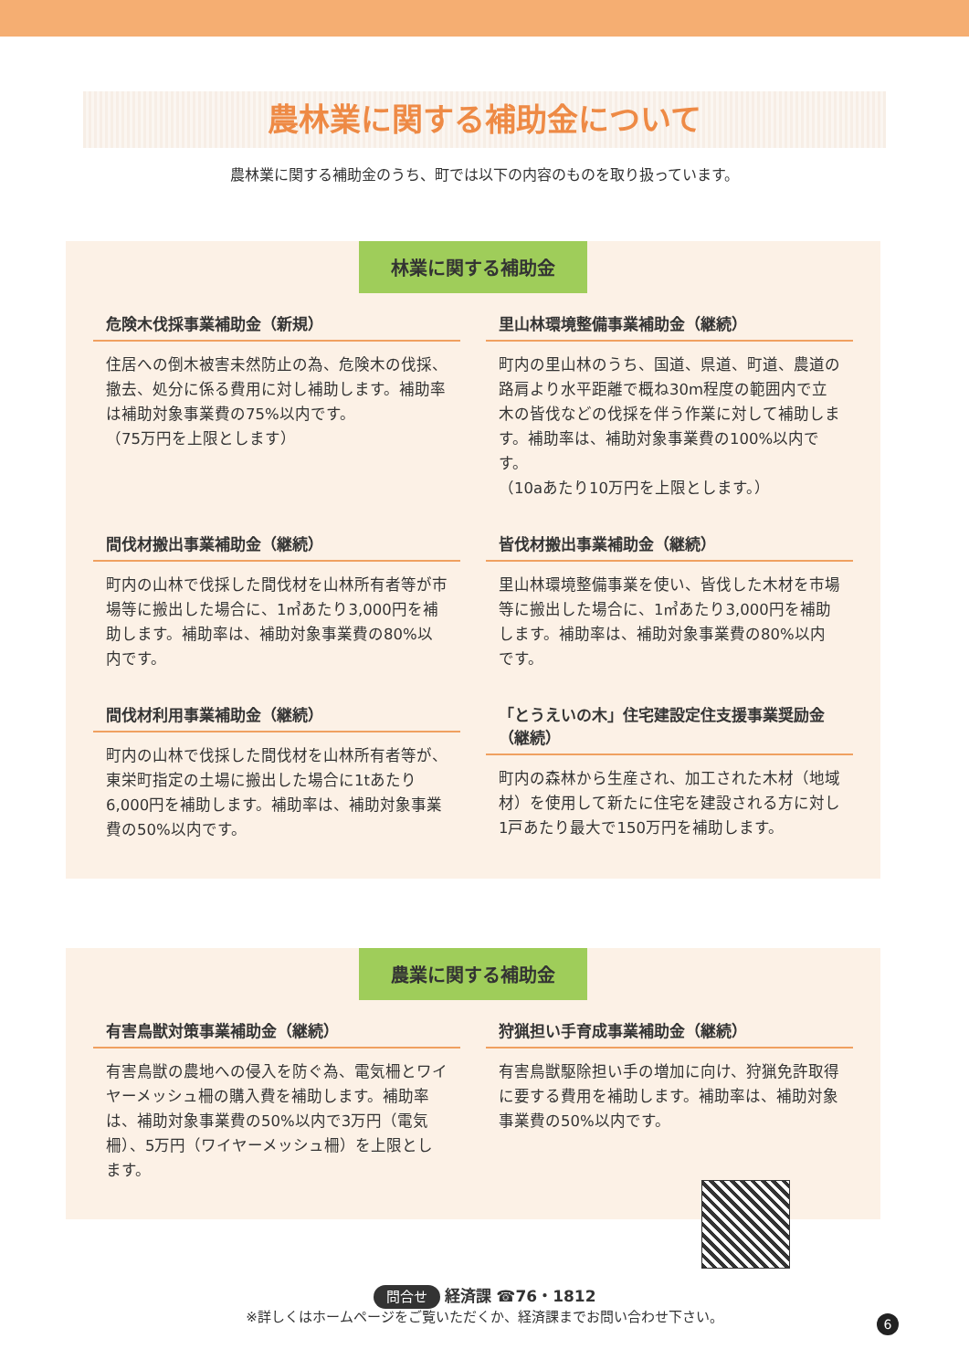農林業に関する補助金について
農林業に関する補助金のうち、町では以下の内容のものを取り扱っています。
林業に関する補助金
危険木伐採事業補助金（新規）
住居への倒木被害未然防止の為、危険木の伐採、撤去、処分に係る費用に対し補助します。補助率は補助対象事業費の75%以内です。
（75万円を上限とします）
里山林環境整備事業補助金（継続）
町内の里山林のうち、国道、県道、町道、農道の路肩より水平距離で概ね30m程度の範囲内で立木の皆伐などの伐採を伴う作業に対して補助します。補助率は、補助対象事業費の100%以内です。
（10aあたり10万円を上限とします。）
間伐材搬出事業補助金（継続）
町内の山林で伐採した間伐材を山林所有者等が市場等に搬出した場合に、1㎥あたり3,000円を補助します。補助率は、補助対象事業費の80%以内です。
皆伐材搬出事業補助金（継続）
里山林環境整備事業を使い、皆伐した木材を市場等に搬出した場合に、1㎥あたり3,000円を補助します。補助率は、補助対象事業費の80%以内です。
間伐材利用事業補助金（継続）
町内の山林で伐採した間伐材を山林所有者等が、東栄町指定の土場に搬出した場合に1tあたり6,000円を補助します。補助率は、補助対象事業費の50%以内です。
「とうえいの木」住宅建設定住支援事業奨励金（継続）
町内の森林から生産され、加工された木材（地域材）を使用して新たに住宅を建設される方に対し1戸あたり最大で150万円を補助します。
農業に関する補助金
有害鳥獣対策事業補助金（継続）
有害鳥獣の農地への侵入を防ぐ為、電気柵とワイヤーメッシュ柵の購入費を補助します。補助率は、補助対象事業費の50%以内で3万円（電気柵）、5万円（ワイヤーメッシュ柵）を上限とします。
狩猟担い手育成事業補助金（継続）
有害鳥獣駆除担い手の増加に向け、狩猟免許取得に要する費用を補助します。補助率は、補助対象事業費の50%以内です。
問合せ 経済課 ☎76・1812
※詳しくはホームページをご覧いただくか、経済課までお問い合わせ下さい。
6